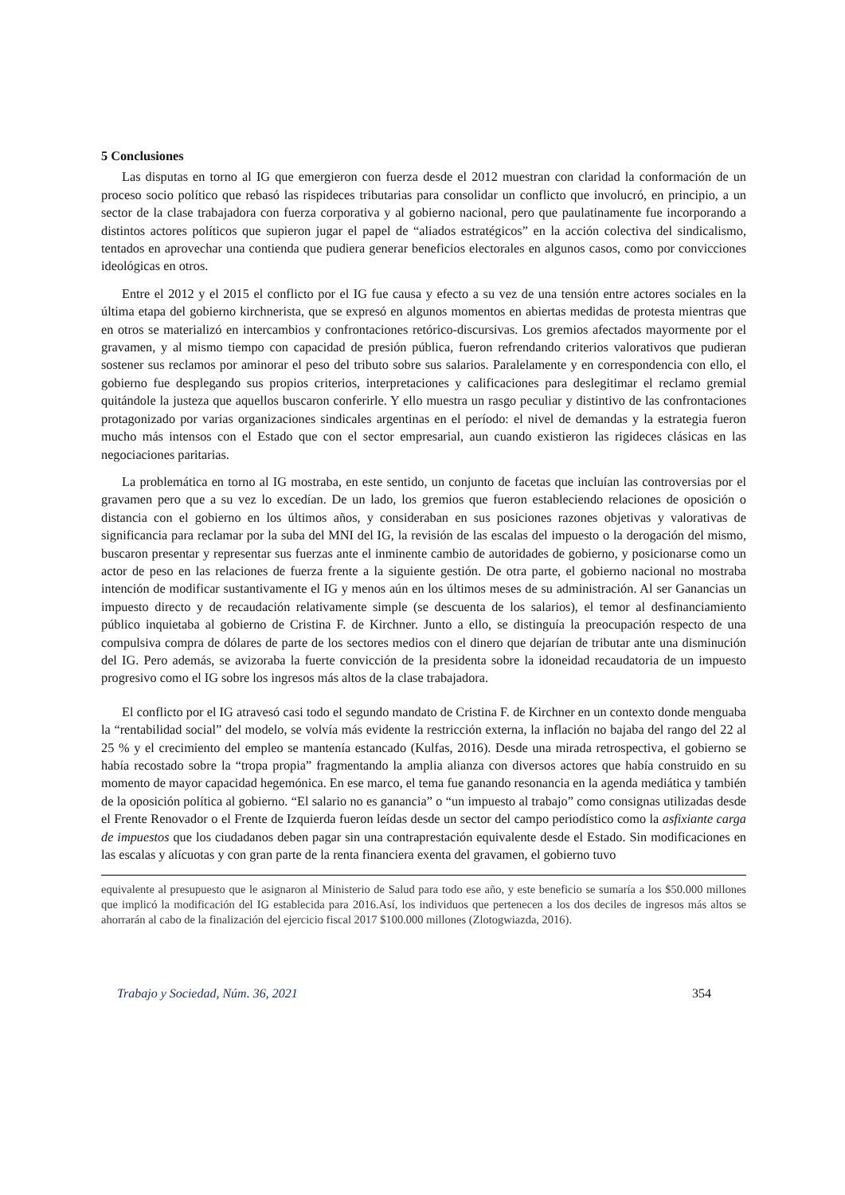5 Conclusiones
Las disputas en torno al IG que emergieron con fuerza desde el 2012 muestran con claridad la conformación de un proceso socio político que rebasó las rispideces tributarias para consolidar un conflicto que involucró, en principio, a un sector de la clase trabajadora con fuerza corporativa y al gobierno nacional, pero que paulatinamente fue incorporando a distintos actores políticos que supieron jugar el papel de “aliados estratégicos” en la acción colectiva del sindicalismo, tentados en aprovechar una contienda que pudiera generar beneficios electorales en algunos casos, como por convicciones ideológicas en otros.
Entre el 2012 y el 2015 el conflicto por el IG fue causa y efecto a su vez de una tensión entre actores sociales en la última etapa del gobierno kirchnerista, que se expresó en algunos momentos en abiertas medidas de protesta mientras que en otros se materializó en intercambios y confrontaciones retórico-discursivas. Los gremios afectados mayormente por el gravamen, y al mismo tiempo con capacidad de presión pública, fueron refrendando criterios valorativos que pudieran sostener sus reclamos por aminorar el peso del tributo sobre sus salarios. Paralelamente y en correspondencia con ello, el gobierno fue desplegando sus propios criterios, interpretaciones y calificaciones para deslegitimar el reclamo gremial quitándole la justeza que aquellos buscaron conferirle. Y ello muestra un rasgo peculiar y distintivo de las confrontaciones protagonizado por varias organizaciones sindicales argentinas en el período: el nivel de demandas y la estrategia fueron mucho más intensos con el Estado que con el sector empresarial, aun cuando existieron las rigideces clásicas en las negociaciones paritarias.
La problemática en torno al IG mostraba, en este sentido, un conjunto de facetas que incluían las controversias por el gravamen pero que a su vez lo excedían. De un lado, los gremios que fueron estableciendo relaciones de oposición o distancia con el gobierno en los últimos años, y consideraban en sus posiciones razones objetivas y valorativas de significancia para reclamar por la suba del MNI del IG, la revisión de las escalas del impuesto o la derogación del mismo, buscaron presentar y representar sus fuerzas ante el inminente cambio de autoridades de gobierno, y posicionarse como un actor de peso en las relaciones de fuerza frente a la siguiente gestión. De otra parte, el gobierno nacional no mostraba intención de modificar sustantivamente el IG y menos aún en los últimos meses de su administración. Al ser Ganancias un impuesto directo y de recaudación relativamente simple (se descuenta de los salarios), el temor al desfinanciamiento público inquietaba al gobierno de Cristina F. de Kirchner. Junto a ello, se distinguía la preocupación respecto de una compulsiva compra de dólares de parte de los sectores medios con el dinero que dejarían de tributar ante una disminución del IG. Pero además, se avizoraba la fuerte convicción de la presidenta sobre la idoneidad recaudatoria de un impuesto progresivo como el IG sobre los ingresos más altos de la clase trabajadora.
El conflicto por el IG atravesó casi todo el segundo mandato de Cristina F. de Kirchner en un contexto donde menguaba la “rentabilidad social” del modelo, se volvía más evidente la restricción externa, la inflación no bajaba del rango del 22 al 25 % y el crecimiento del empleo se mantenía estancado (Kulfas, 2016). Desde una mirada retrospectiva, el gobierno se había recostado sobre la “tropa propia” fragmentando la amplia alianza con diversos actores que había construido en su momento de mayor capacidad hegemónica. En ese marco, el tema fue ganando resonancia en la agenda mediática y también de la oposición política al gobierno. “El salario no es ganancia” o “un impuesto al trabajo” como consignas utilizadas desde el Frente Renovador o el Frente de Izquierda fueron leídas desde un sector del campo periodístico como la asfixiante carga de impuestos que los ciudadanos deben pagar sin una contraprestación equivalente desde el Estado. Sin modificaciones en las escalas y alícuotas y con gran parte de la renta financiera exenta del gravamen, el gobierno tuvo
equivalente al presupuesto que le asignaron al Ministerio de Salud para todo ese año, y este beneficio se sumaría a los $50.000 millones que implicó la modificación del IG establecida para 2016.Así, los individuos que pertenecen a los dos deciles de ingresos más altos se ahorrarán al cabo de la finalización del ejercicio fiscal 2017 $100.000 millones (Zlotogwiazda, 2016).
Trabajo y Sociedad, Núm. 36, 2021 354